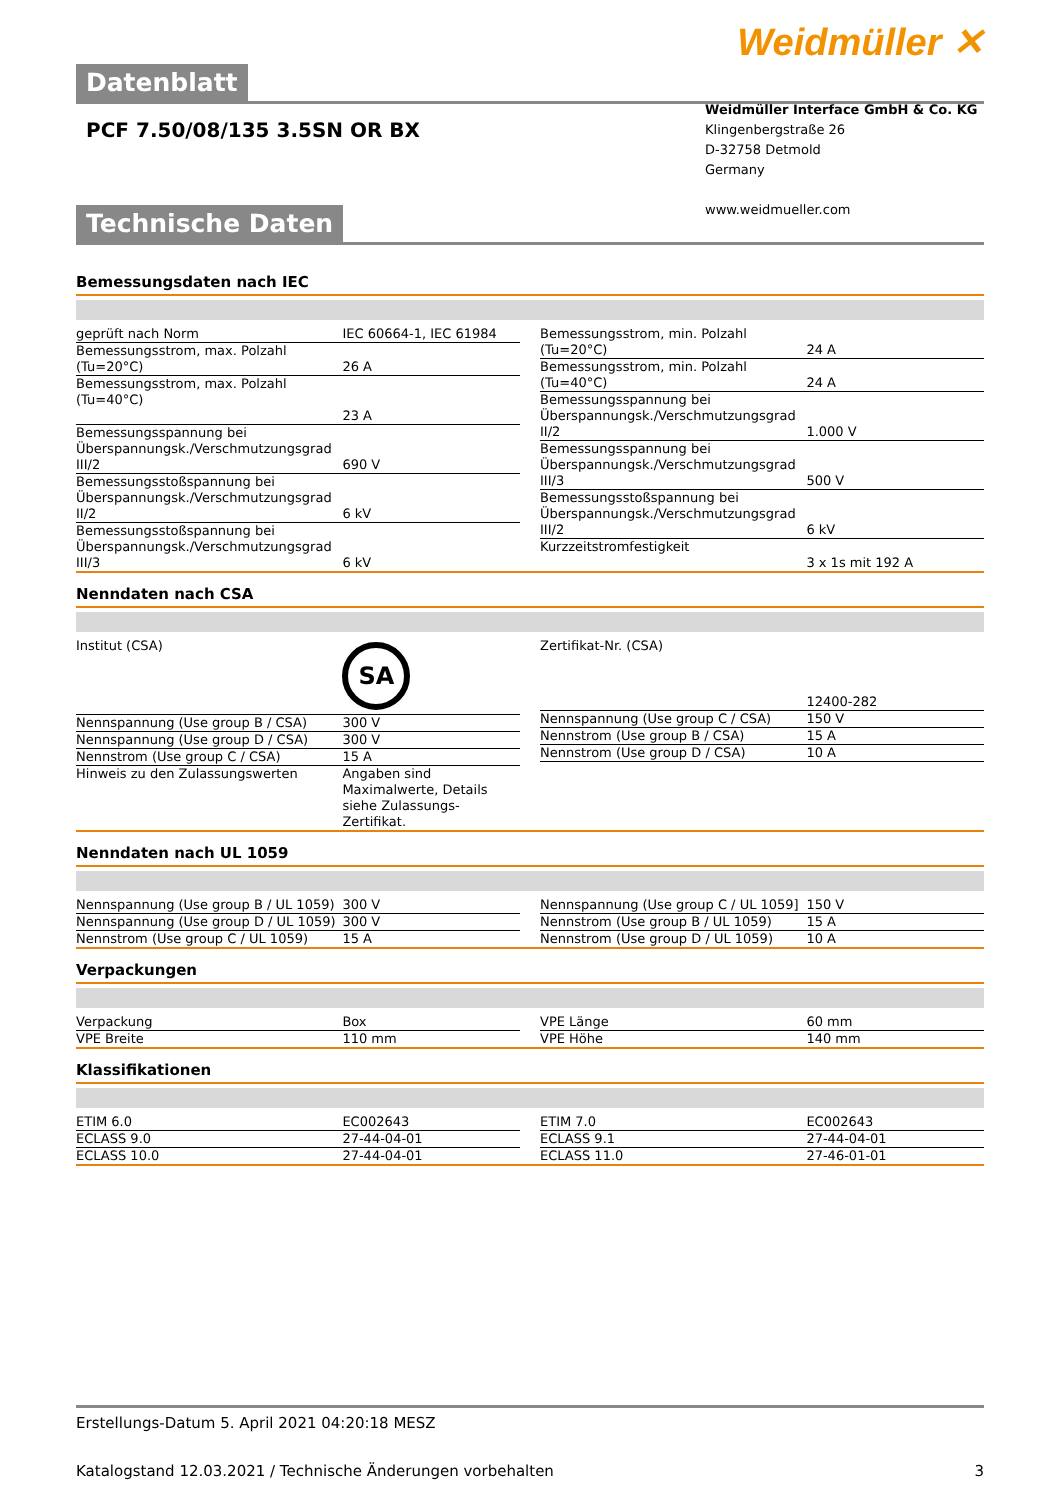Weidmüller ✕
Datenblatt
PCF 7.50/08/135 3.5SN OR BX
Weidmüller Interface GmbH & Co. KG
Klingenbergstraße 26
D-32758 Detmold
Germany
www.weidmueller.com
Technische Daten
Bemessungsdaten nach IEC
| geprüft nach Norm | IEC 60664-1, IEC 61984 |
| Bemessungsstrom, max. Polzahl (Tu=20°C) | 26 A |
| Bemessungsstrom, max. Polzahl (Tu=40°C) | 23 A |
| Bemessungsspannung bei Überspannungsk./Verschmutzungsgrad III/2 | 690 V |
| Bemessungsstoßspannung bei Überspannungsk./Verschmutzungsgrad II/2 | 6 kV |
| Bemessungsstoßspannung bei Überspannungsk./Verschmutzungsgrad III/3 | 6 kV |
| Bemessungsstrom, min. Polzahl (Tu=20°C) | 24 A |
| Bemessungsstrom, min. Polzahl (Tu=40°C) | 24 A |
| Bemessungsspannung bei Überspannungsk./Verschmutzungsgrad II/2 | 1.000 V |
| Bemessungsspannung bei Überspannungsk./Verschmutzungsgrad III/3 | 500 V |
| Bemessungsstoßspannung bei Überspannungsk./Verschmutzungsgrad III/2 | 6 kV |
| Kurzzeitstromfestigkeit | 3 x 1s mit 192 A |
Nenndaten nach CSA
| Institut (CSA) | SA |
| Nennspannung (Use group B / CSA) | 300 V |
| Nennspannung (Use group D / CSA) | 300 V |
| Nennstrom (Use group C / CSA) | 15 A |
| Hinweis zu den Zulassungswerten | Angaben sind Maximalwerte, Details siehe Zulassungs-Zertifikat. |
| Zertifikat-Nr. (CSA) | 12400-282 |
| Nennspannung (Use group C / CSA) | 150 V |
| Nennstrom (Use group B / CSA) | 15 A |
| Nennstrom (Use group D / CSA) | 10 A |
Nenndaten nach UL 1059
| Nennspannung (Use group B / UL 1059) | 300 V |
| Nennspannung (Use group D / UL 1059) | 300 V |
| Nennstrom (Use group C / UL 1059) | 15 A |
| Nennspannung (Use group C / UL 1059] | 150 V |
| Nennstrom (Use group B / UL 1059) | 15 A |
| Nennstrom (Use group D / UL 1059) | 10 A |
Verpackungen
| Verpackung | Box |
| VPE Breite | 110 mm |
| VPE Länge | 60 mm |
| VPE Höhe | 140 mm |
Klassifikationen
| ETIM 6.0 | EC002643 |
| ECLASS 9.0 | 27-44-04-01 |
| ECLASS 10.0 | 27-44-04-01 |
| ETIM 7.0 | EC002643 |
| ECLASS 9.1 | 27-44-04-01 |
| ECLASS 11.0 | 27-46-01-01 |
Erstellungs-Datum 5. April 2021 04:20:18 MESZ
Katalogstand 12.03.2021 / Technische Änderungen vorbehalten 3